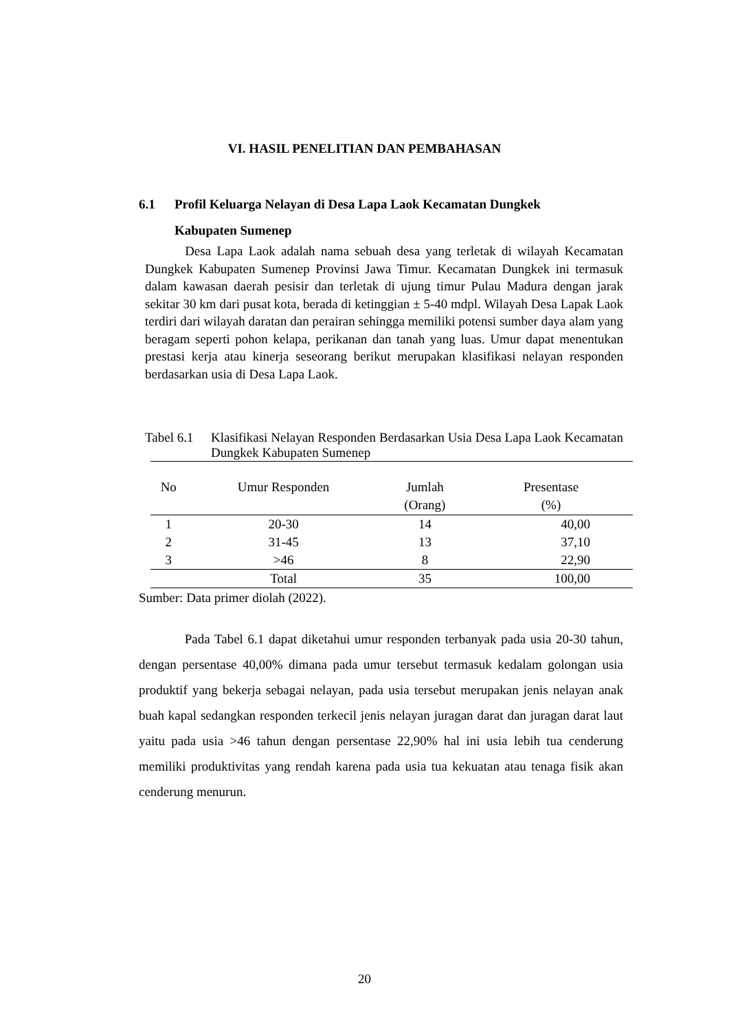VI. HASIL PENELITIAN DAN PEMBAHASAN
6.1 Profil Keluarga Nelayan di Desa Lapa Laok Kecamatan Dungkek
Kabupaten Sumenep
Desa Lapa Laok adalah nama sebuah desa yang terletak di wilayah Kecamatan Dungkek Kabupaten Sumenep Provinsi Jawa Timur. Kecamatan Dungkek ini termasuk dalam kawasan daerah pesisir dan terletak di ujung timur Pulau Madura dengan jarak sekitar 30 km dari pusat kota, berada di ketinggian ± 5-40 mdpl. Wilayah Desa Lapak Laok terdiri dari wilayah daratan dan perairan sehingga memiliki potensi sumber daya alam yang beragam seperti pohon kelapa, perikanan dan tanah yang luas. Umur dapat menentukan prestasi kerja atau kinerja seseorang berikut merupakan klasifikasi nelayan responden berdasarkan usia di Desa Lapa Laok.
Tabel 6.1 Klasifikasi Nelayan Responden Berdasarkan Usia Desa Lapa Laok Kecamatan Dungkek Kabupaten Sumenep
| No | Umur Responden | Jumlah (Orang) | Presentase (%) |
| --- | --- | --- | --- |
| 1 | 20-30 | 14 | 40,00 |
| 2 | 31-45 | 13 | 37,10 |
| 3 | >46 | 8 | 22,90 |
| | Total | 35 | 100,00 |
Sumber: Data primer diolah (2022).
Pada Tabel 6.1 dapat diketahui umur responden terbanyak pada usia 20-30 tahun, dengan persentase 40,00% dimana pada umur tersebut termasuk kedalam golongan usia produktif yang bekerja sebagai nelayan, pada usia tersebut merupakan jenis nelayan anak buah kapal sedangkan responden terkecil jenis nelayan juragan darat dan juragan darat laut yaitu pada usia >46 tahun dengan persentase 22,90% hal ini usia lebih tua cenderung memiliki produktivitas yang rendah karena pada usia tua kekuatan atau tenaga fisik akan cenderung menurun.
20